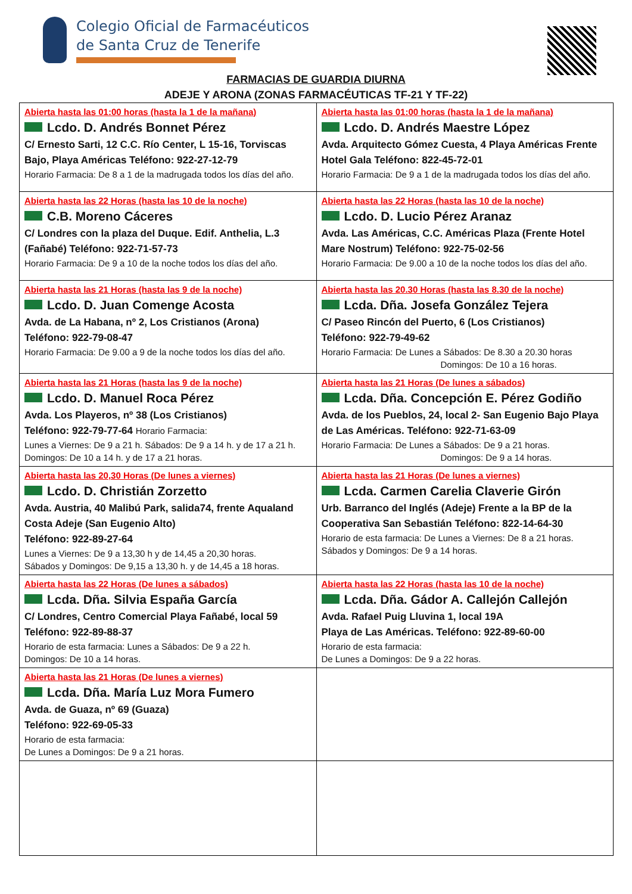Colegio Oficial de Farmacéuticos
de Santa Cruz de Tenerife
FARMACIAS DE GUARDIA DIURNA
ADEJE Y ARONA (ZONAS FARMACÉUTICAS TF-21 Y TF-22)
| Abierta hasta las 01:00 horas (hasta la 1 de la mañana) Lcdo. D. Andrés Bonnet Pérez C/ Ernesto Sarti, 12 C.C. Río Center, L 15-16, Torviscas Bajo, Playa Américas Teléfono: 922-27-12-79 Horario Farmacia: De 8 a 1 de la madrugada todos los días del año. | Abierta hasta las 01:00 horas (hasta la 1 de la mañana) Lcdo. D. Andrés Maestre López Avda. Arquitecto Gómez Cuesta, 4 Playa Américas Frente Hotel Gala Teléfono: 822-45-72-01 Horario Farmacia: De 9 a 1 de la madrugada todos los días del año. |
| Abierta hasta las 22 Horas (hasta las 10 de la noche) C.B. Moreno Cáceres C/ Londres con la plaza del Duque. Edif. Anthelia, L.3 (Fañabé) Teléfono: 922-71-57-73 Horario Farmacia: De 9 a 10 de la noche todos los días del año. | Abierta hasta las 22 Horas (hasta las 10 de la noche) Lcdo. D. Lucio Pérez Aranaz Avda. Las Américas, C.C. Américas Plaza (Frente Hotel Mare Nostrum) Teléfono: 922-75-02-56 Horario Farmacia: De 9.00 a 10 de la noche todos los días del año. |
| Abierta hasta las 21 Horas (hasta las 9 de la noche) Lcdo. D. Juan Comenge Acosta Avda. de La Habana, nº 2, Los Cristianos (Arona) Teléfono: 922-79-08-47 Horario Farmacia: De 9.00 a 9 de la noche todos los días del año. | Abierta hasta las 20.30 Horas (hasta las 8.30 de la noche) Lcda. Dña. Josefa González Tejera C/ Paseo Rincón del Puerto, 6 (Los Cristianos) Teléfono: 922-79-49-62 Horario Farmacia: De Lunes a Sábados: De 8.30 a 20.30 horas Domingos: De 10 a 16 horas. |
| Abierta hasta las 21 Horas (hasta las 9 de la noche) Lcdo. D. Manuel Roca Pérez Avda. Los Playeros, nº 38 (Los Cristianos) Teléfono: 922-79-77-64 Horario Farmacia: Lunes a Viernes: De 9 a 21 h. Sábados: De 9 a 14 h. y de 17 a 21 h. Domingos: De 10 a 14 h. y de 17 a 21 horas. | Abierta hasta las 21 Horas (De lunes a sábados) Lcda. Dña. Concepción E. Pérez Godiño Avda. de los Pueblos, 24, local 2- San Eugenio Bajo Playa de Las Américas. Teléfono: 922-71-63-09 Horario Farmacia: De Lunes a Sábados: De 9 a 21 horas. Domingos: De 9 a 14 horas. |
| Abierta hasta las 20,30 Horas (De lunes a viernes) Lcdo. D. Christián Zorzetto Avda. Austria, 40 Malibú Park, salida74, frente Aqualand Costa Adeje (San Eugenio Alto) Teléfono: 922-89-27-64 Lunes a Viernes: De 9 a 13,30 h y de 14,45 a 20,30 horas. Sábados y Domingos: De 9,15 a 13,30 h. y de 14,45 a 18 horas. | Abierta hasta las 21 Horas (De lunes a viernes) Lcda. Carmen Carelia Claverie Girón Urb. Barranco del Inglés (Adeje) Frente a la BP de la Cooperativa San Sebastián Teléfono: 822-14-64-30 Horario de esta farmacia: De Lunes a Viernes: De 8 a 21 horas. Sábados y Domingos: De 9 a 14 horas. |
| Abierta hasta las 22 Horas (De lunes a sábados) Lcda. Dña. Silvia España García C/ Londres, Centro Comercial Playa Fañabé, local 59 Teléfono: 922-89-88-37 Horario de esta farmacia: Lunes a Sábados: De 9 a 22 h. Domingos: De 10 a 14 horas. | Abierta hasta las 22 Horas (hasta las 10 de la noche) Lcda. Dña. Gádor A. Callejón Callejón Avda. Rafael Puig Lluvina 1, local 19A Playa de Las Américas. Teléfono: 922-89-60-00 Horario de esta farmacia: De Lunes a Domingos: De 9 a 22 horas. |
| Abierta hasta las 21 Horas (De lunes a viernes) Lcda. Dña. María Luz Mora Fumero Avda. de Guaza, nº 69 (Guaza) Teléfono: 922-69-05-33 Horario de esta farmacia: De Lunes a Domingos: De 9 a 21 horas. | |